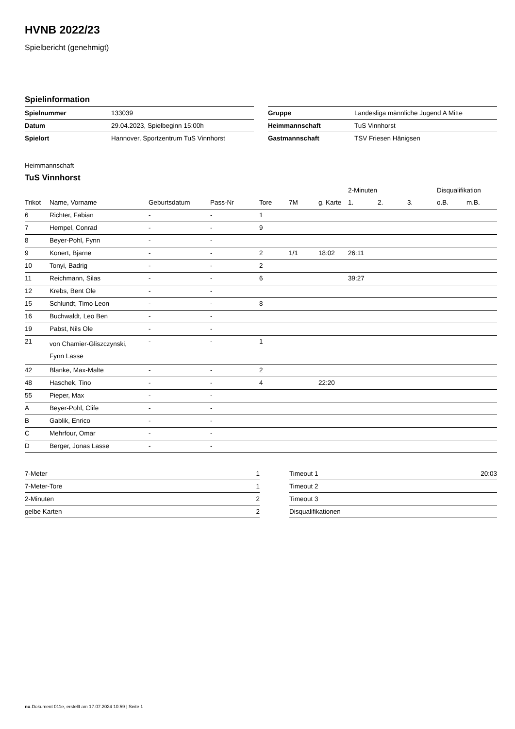HVNB 2022/23
Spielbericht (genehmigt)
Spielinformation
| Spielnummer | 133039 |
| Datum | 29.04.2023, Spielbeginn 15:00h |
| Spielort | Hannover, Sportzentrum TuS Vinnhorst |
| Gruppe | Landesliga männliche Jugend A Mitte |
| Heimmannschaft | TuS Vinnhorst |
| Gastmannschaft | TSV Friesen Hänigsen |
Heimmannschaft
TuS Vinnhorst
| | | | | | | | 2-Minuten | | | Disqualifikation | |
| --- | --- | --- | --- | --- | --- | --- | --- | --- | --- | --- | --- |
| Trikot | Name, Vorname | Geburtsdatum | Pass-Nr | Tore | 7M | g. Karte | 1. | 2. | 3. | o.B. | m.B. |
| 6 | Richter, Fabian | - | - | 1 | | | | | | | |
| 7 | Hempel, Conrad | - | - | 9 | | | | | | | |
| 8 | Beyer-Pohl, Fynn | - | - | | | | | | | | |
| 9 | Konert, Bjarne | - | - | 2 | 1/1 | 18:02 | 26:11 | | | | |
| 10 | Tonyi, Badrig | - | - | 2 | | | | | | | |
| 11 | Reichmann, Silas | - | - | 6 | | | 39:27 | | | | |
| 12 | Krebs, Bent Ole | - | - | | | | | | | | |
| 15 | Schlundt, Timo Leon | - | - | 8 | | | | | | | |
| 16 | Buchwaldt, Leo Ben | - | - | | | | | | | | |
| 19 | Pabst, Nils Ole | - | - | | | | | | | | |
| 21 | von Chamier-Gliszczynski, Fynn Lasse | - | - | 1 | | | | | | | |
| 42 | Blanke, Max-Malte | - | - | 2 | | | | | | | |
| 48 | Haschek, Tino | - | - | 4 | | 22:20 | | | | | |
| 55 | Pieper, Max | - | - | | | | | | | | |
| A | Beyer-Pohl, Clife | - | - | | | | | | | | |
| B | Gablik, Enrico | - | - | | | | | | | | |
| C | Mehrfour, Omar | - | - | | | | | | | | |
| D | Berger, Jonas Lasse | - | - | | | | | | | | |
| 7-Meter | 1 |
| 7-Meter-Tore | 1 |
| 2-Minuten | 2 |
| gelbe Karten | 2 |
| Timeout 1 | 20:03 |
| Timeout 2 | |
| Timeout 3 | |
| Disqualifikationen | |
nu.Dokument 011e, erstellt am 17.07.2024 10:59 | Seite 1